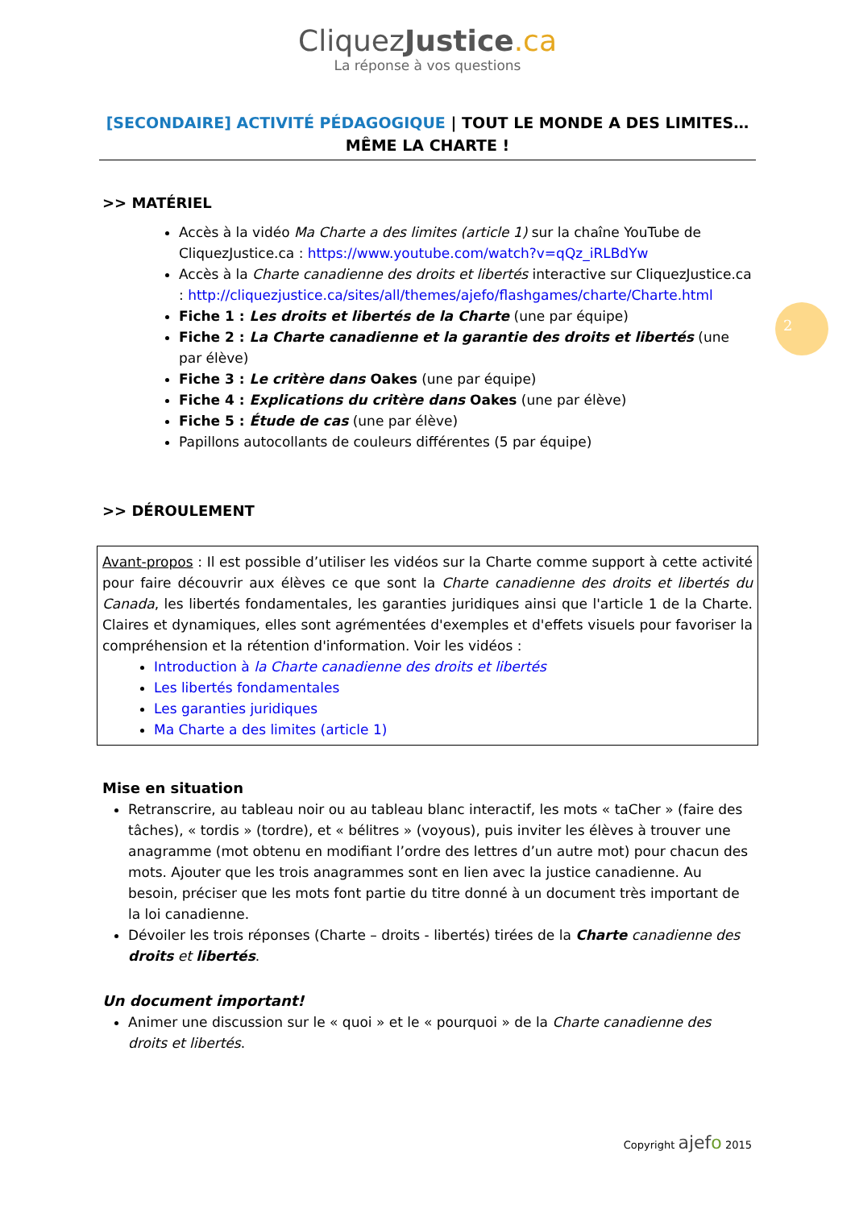CliquezJustice.ca
La réponse à vos questions
[SECONDAIRE] ACTIVITÉ PÉDAGOGIQUE | TOUT LE MONDE A DES LIMITES… MÊME LA CHARTE !
2
>> MATÉRIEL
Accès à la vidéo Ma Charte a des limites (article 1) sur la chaîne YouTube de CliquezJustice.ca : https://www.youtube.com/watch?v=qQz_iRLBdYw
Accès à la Charte canadienne des droits et libertés interactive sur CliquezJustice.ca : http://cliquezjustice.ca/sites/all/themes/ajefo/flashgames/charte/Charte.html
Fiche 1 : Les droits et libertés de la Charte (une par équipe)
Fiche 2 : La Charte canadienne et la garantie des droits et libertés (une par élève)
Fiche 3 : Le critère dans Oakes (une par équipe)
Fiche 4 : Explications du critère dans Oakes (une par élève)
Fiche 5 : Étude de cas (une par élève)
Papillons autocollants de couleurs différentes (5 par équipe)
>> DÉROULEMENT
Avant-propos : Il est possible d’utiliser les vidéos sur la Charte comme support à cette activité pour faire découvrir aux élèves ce que sont la Charte canadienne des droits et libertés du Canada, les libertés fondamentales, les garanties juridiques ainsi que l'article 1 de la Charte. Claires et dynamiques, elles sont agrémentées d'exemples et d'effets visuels pour favoriser la compréhension et la rétention d'information. Voir les vidéos :
Introduction à la Charte canadienne des droits et libertés
Les libertés fondamentales
Les garanties juridiques
Ma Charte a des limites (article 1)
Mise en situation
Retranscrire, au tableau noir ou au tableau blanc interactif, les mots « taCher » (faire des tâches), « tordis » (tordre), et « bélitres » (voyous), puis inviter les élèves à trouver une anagramme (mot obtenu en modifiant l’ordre des lettres d’un autre mot) pour chacun des mots. Ajouter que les trois anagrammes sont en lien avec la justice canadienne. Au besoin, préciser que les mots font partie du titre donné à un document très important de la loi canadienne.
Dévoiler les trois réponses (Charte – droits - libertés) tirées de la Charte canadienne des droits et libertés.
Un document important!
Animer une discussion sur le « quoi » et le « pourquoi » de la Charte canadienne des droits et libertés.
Copyright ajefo 2015